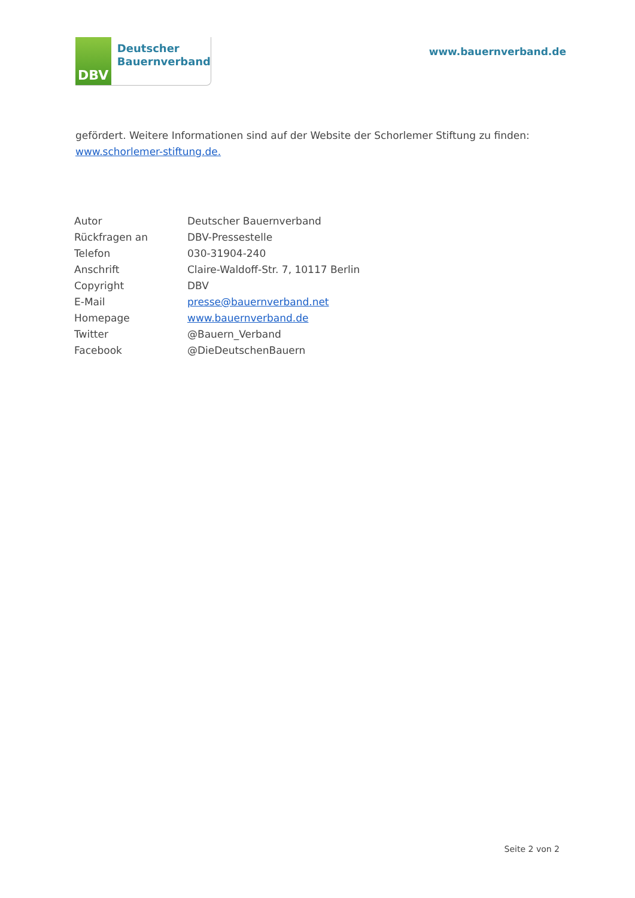DBV
Deutscher
Bauernverband
www.bauernverband.de
gefördert. Weitere Informationen sind auf der Website der Schorlemer Stiftung zu finden: www.schorlemer-stiftung.de.
| Autor | Deutscher Bauernverband |
| Rückfragen an | DBV-Pressestelle |
| Telefon | 030-31904-240 |
| Anschrift | Claire-Waldoff-Str. 7, 10117 Berlin |
| Copyright | DBV |
| E-Mail | presse@bauernverband.net |
| Homepage | www.bauernverband.de |
| Twitter | @Bauern_Verband |
| Facebook | @DieDeutschenBauern |
Seite 2 von 2